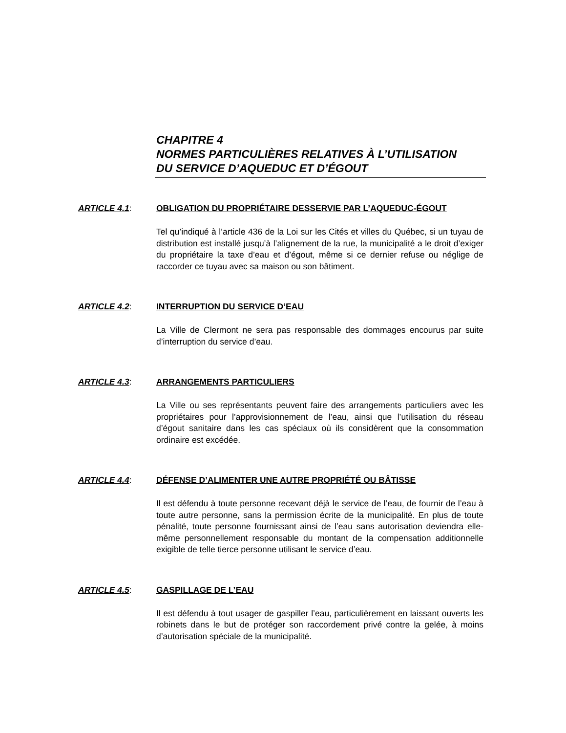CHAPITRE 4
NORMES PARTICULIÈRES RELATIVES À L’UTILISATION
DU SERVICE D’AQUEDUC ET D’ÉGOUT
ARTICLE 4.1:
OBLIGATION DU PROPRIÉTAIRE DESSERVIE PAR L’AQUEDUC-ÉGOUT
Tel qu’indiqué à l’article 436 de la Loi sur les Cités et villes du Québec, si un tuyau de distribution est installé jusqu’à l’alignement de la rue, la municipalité a le droit d’exiger du propriétaire la taxe d’eau et d’égout, même si ce dernier refuse ou néglige de raccorder ce tuyau avec sa maison ou son bâtiment.
ARTICLE 4.2:
INTERRUPTION DU SERVICE D’EAU
La Ville de Clermont ne sera pas responsable des dommages encourus par suite d’interruption du service d’eau.
ARTICLE 4.3:
ARRANGEMENTS PARTICULIERS
La Ville ou ses représentants peuvent faire des arrangements particuliers avec les propriétaires pour l’approvisionnement de l’eau, ainsi que l’utilisation du réseau d’égout sanitaire dans les cas spéciaux où ils considèrent que la consommation ordinaire est excédée.
ARTICLE 4.4:
DÉFENSE D’ALIMENTER UNE AUTRE PROPRIÉTÉ OU BÂTISSE
Il est défendu à toute personne recevant déjà le service de l’eau, de fournir de l’eau à toute autre personne, sans la permission écrite de la municipalité. En plus de toute pénalité, toute personne fournissant ainsi de l’eau sans autorisation deviendra elle-même personnellement responsable du montant de la compensation additionnelle exigible de telle tierce personne utilisant le service d’eau.
ARTICLE 4.5:
GASPILLAGE DE L’EAU
Il est défendu à tout usager de gaspiller l’eau, particulièrement en laissant ouverts les robinets dans le but de protéger son raccordement privé contre la gelée, à moins d’autorisation spéciale de la municipalité.